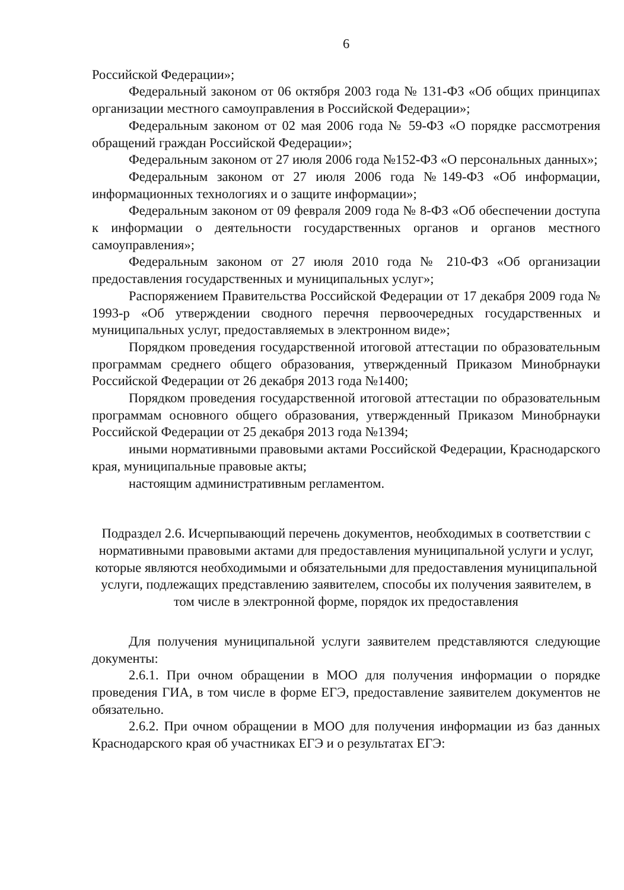6
Российской Федерации»;
Федеральный законом от 06 октября 2003 года № 131-ФЗ «Об общих принципах организации местного самоуправления в Российской Федерации»;
Федеральным законом от 02 мая 2006 года № 59-ФЗ «О порядке рассмотрения обращений граждан Российской Федерации»;
Федеральным законом от 27 июля 2006 года №152-ФЗ «О персональных данных»;
Федеральным законом от 27 июля 2006 года №149-ФЗ «Об информации, информационных технологиях и о защите информации»;
Федеральным законом от 09 февраля 2009 года № 8-ФЗ «Об обеспечении доступа к информации о деятельности государственных органов и органов местного самоуправления»;
Федеральным законом от 27 июля 2010 года № 210-ФЗ «Об организации предоставления государственных и муниципальных услуг»;
Распоряжением Правительства Российской Федерации от 17 декабря 2009 года № 1993-р «Об утверждении сводного перечня первоочередных государственных и муниципальных услуг, предоставляемых в электронном виде»;
Порядком проведения государственной итоговой аттестации по образовательным программам среднего общего образования, утвержденный Приказом Минобрнауки Российской Федерации от 26 декабря 2013 года №1400;
Порядком проведения государственной итоговой аттестации по образовательным программам основного общего образования, утвержденный Приказом Минобрнауки Российской Федерации от 25 декабря 2013 года №1394;
иными нормативными правовыми актами Российской Федерации, Краснодарского края, муниципальные правовые акты;
настоящим административным регламентом.
Подраздел 2.6. Исчерпывающий перечень документов, необходимых в соответствии с нормативными правовыми актами для предоставления муниципальной услуги и услуг, которые являются необходимыми и обязательными для предоставления муниципальной услуги, подлежащих представлению заявителем, способы их получения заявителем, в том числе в электронной форме, порядок их предоставления
Для получения муниципальной услуги заявителем представляются следующие документы:
2.6.1. При очном обращении в МОО для получения информации о порядке проведения ГИА, в том числе в форме ЕГЭ, предоставление заявителем документов не обязательно.
2.6.2. При очном обращении в МОО для получения информации из баз данных Краснодарского края об участниках ЕГЭ и о результатах ЕГЭ: